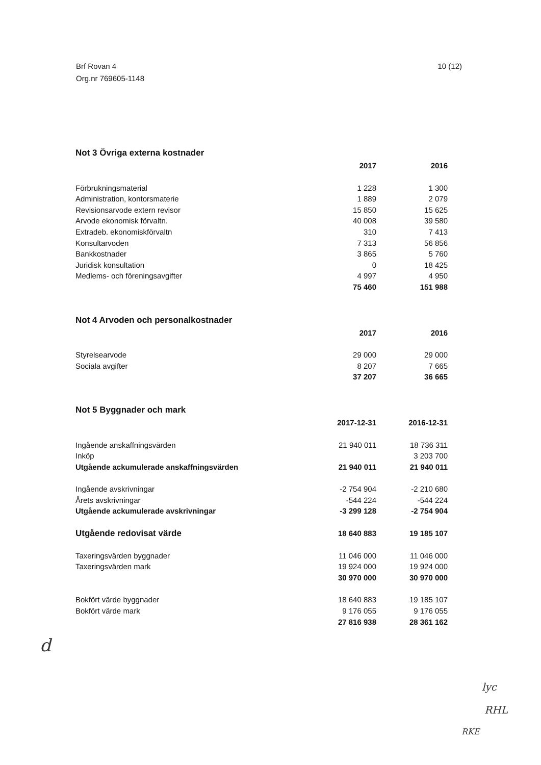Brf Rovan 4
Org.nr 769605-1148
10 (12)
Not 3 Övriga externa kostnader
| | 2017 | 2016 |
| Förbrukningsmaterial | 1 228 | 1 300 |
| Administration, kontorsmaterie | 1 889 | 2 079 |
| Revisionsarvode extern revisor | 15 850 | 15 625 |
| Arvode ekonomisk förvaltn. | 40 008 | 39 580 |
| Extradeb. ekonomiskförvaltn | 310 | 7 413 |
| Konsultarvoden | 7 313 | 56 856 |
| Bankkostnader | 3 865 | 5 760 |
| Juridisk konsultation | 0 | 18 425 |
| Medlems- och föreningsavgifter | 4 997 | 4 950 |
| | 75 460 | 151 988 |
Not 4 Arvoden och personalkostnader
| | 2017 | 2016 |
| Styrelsearvode | 29 000 | 29 000 |
| Sociala avgifter | 8 207 | 7 665 |
| | 37 207 | 36 665 |
Not 5 Byggnader och mark
| | 2017-12-31 | 2016-12-31 |
| Ingående anskaffningsvärden | 21 940 011 | 18 736 311 |
| Inköp | | 3 203 700 |
| Utgående ackumulerade anskaffningsvärden | 21 940 011 | 21 940 011 |
| Ingående avskrivningar | -2 754 904 | -2 210 680 |
| Årets avskrivningar | -544 224 | -544 224 |
| Utgående ackumulerade avskrivningar | -3 299 128 | -2 754 904 |
| Utgående redovisat värde | 18 640 883 | 19 185 107 |
| Taxeringsvärden byggnader | 11 046 000 | 11 046 000 |
| Taxeringsvärden mark | 19 924 000 | 19 924 000 |
| | 30 970 000 | 30 970 000 |
| Bokfört värde byggnader | 18 640 883 | 19 185 107 |
| Bokfört värde mark | 9 176 055 | 9 176 055 |
| | 27 816 938 | 28 361 162 |
d
lyc
RHL
RKE